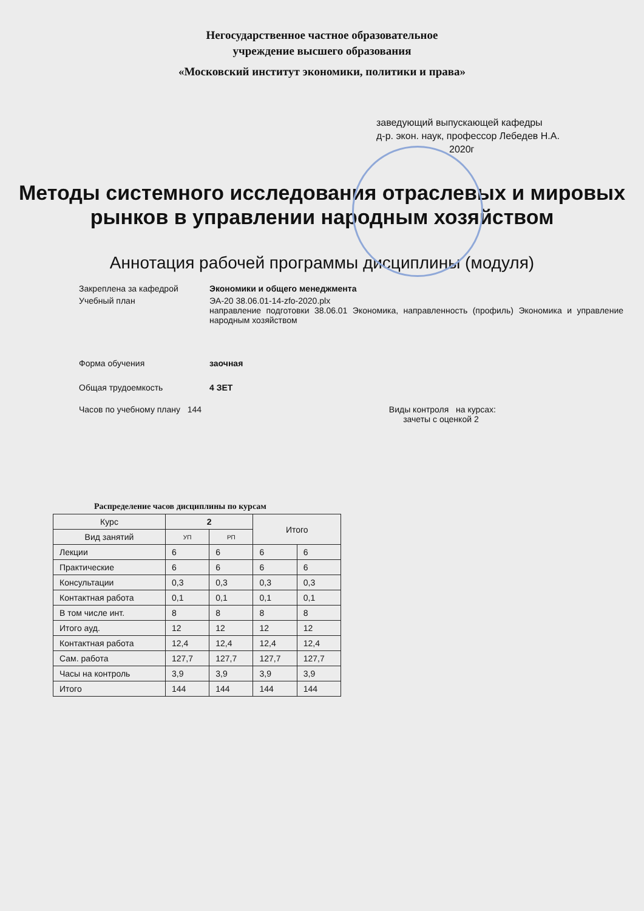Негосударственное частное образовательное
учреждение высшего образования
«Московский институт экономики, политики и права»
заведующий выпускающей кафедры
д-р. экон. наук, профессор Лебедев Н.А.
2020г
Методы системного исследования отраслевых и мировых
рынков в управлении народным хозяйством
Аннотация рабочей программы дисциплины (модуля)
Закреплена за кафедрой Экономики и общего менеджмента
Учебный план ЭА-20 38.06.01-14-zfo-2020.plx
направление подготовки 38.06.01 Экономика, направленность (профиль) Экономика и управление народным хозяйством
Форма обучения заочная
Общая трудоемкость 4 ЗЕТ
Часов по учебному плану 144 Виды контроля на курсах:
зачеты с оценкой 2
Распределение часов дисциплины по курсам
| Курс | 2 | | Итого | |
| --- | --- | --- | --- | --- |
| Вид занятий | УП | РП | | |
| Лекции | 6 | 6 | 6 | 6 |
| Практические | 6 | 6 | 6 | 6 |
| Консультации | 0,3 | 0,3 | 0,3 | 0,3 |
| Контактная работа | 0,1 | 0,1 | 0,1 | 0,1 |
| В том числе инт. | 8 | 8 | 8 | 8 |
| Итого ауд. | 12 | 12 | 12 | 12 |
| Контактная работа | 12,4 | 12,4 | 12,4 | 12,4 |
| Сам. работа | 127,7 | 127,7 | 127,7 | 127,7 |
| Часы на контроль | 3,9 | 3,9 | 3,9 | 3,9 |
| Итого | 144 | 144 | 144 | 144 |